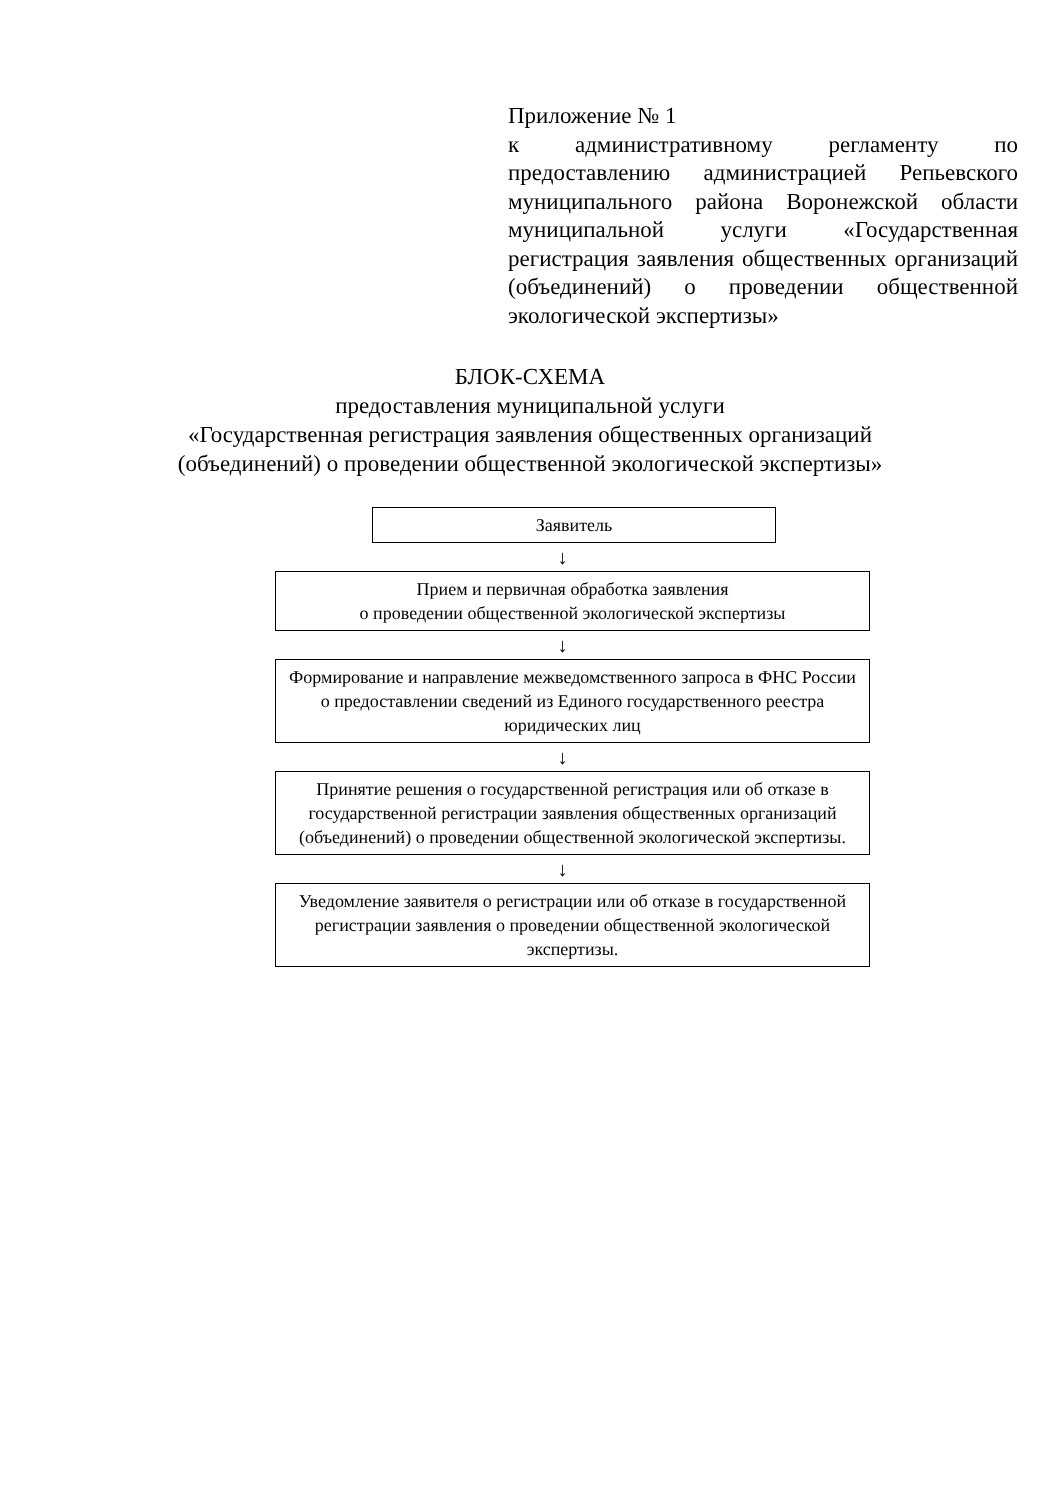Приложение № 1
к административному регламенту по предоставлению администрацией Репьевского муниципального района Воронежской области муниципальной услуги «Государственная регистрация заявления общественных организаций (объединений) о проведении общественной экологической экспертизы»
БЛОК-СХЕМА
предоставления муниципальной услуги
«Государственная регистрация заявления общественных организаций
(объединений) о проведении общественной экологической экспертизы»
Заявитель
↓
Прием и первичная обработка заявления
о проведении общественной экологической экспертизы
↓
Формирование и направление межведомственного запроса в ФНС России о предоставлении сведений из Единого государственного реестра юридических лиц
↓
Принятие решения о государственной регистрация или об отказе в государственной регистрации заявления общественных организаций (объединений) о проведении общественной экологической экспертизы.
↓
Уведомление заявителя о регистрации или об отказе в государственной регистрации заявления о проведении общественной экологической экспертизы.